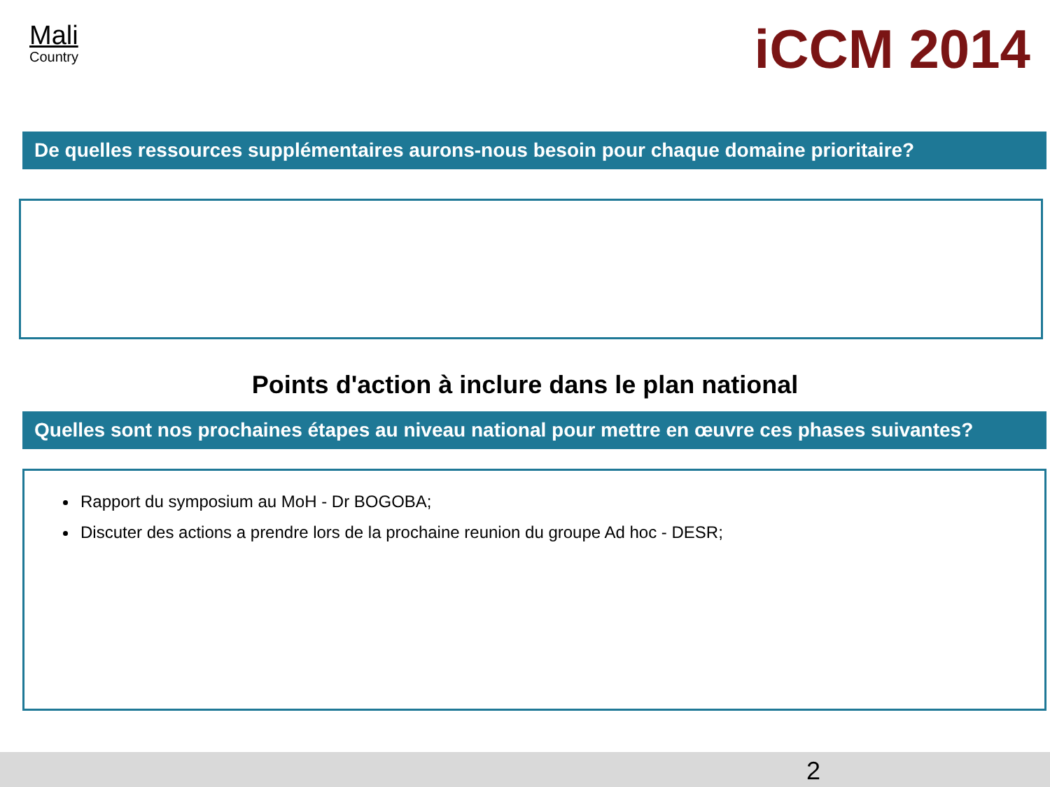Mali
Country
iCCM 2014
De quelles ressources supplémentaires aurons-nous besoin pour chaque domaine prioritaire?
Points d'action à inclure dans le plan national
Quelles sont nos prochaines étapes au niveau national pour mettre en œuvre ces phases suivantes?
Rapport du symposium au MoH - Dr BOGOBA;
Discuter des actions a prendre lors de la prochaine reunion du groupe Ad hoc - DESR;
2